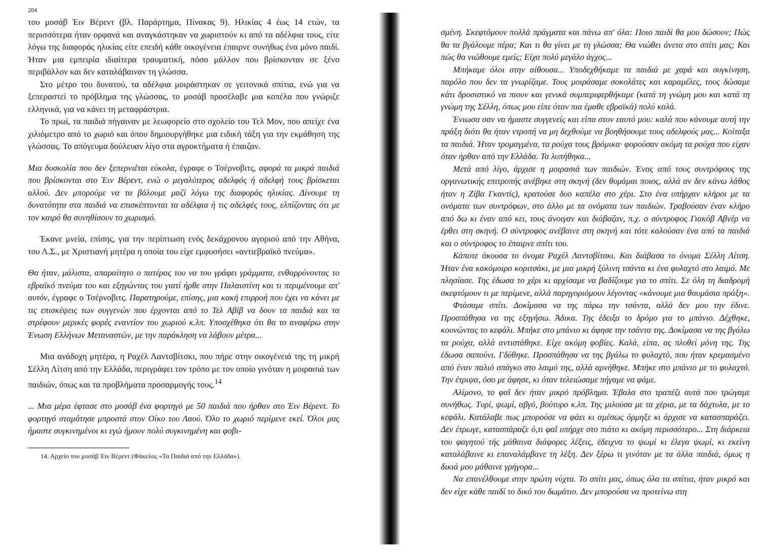204
του μοσάβ Έιν Βέρεντ (βλ. Παράρτημα, Πίνακας 9). Ηλικίας 4 έως 14 ετών, τα περισσότερα ήταν ορφανά και αναγκάστηκαν να χωριστούν κι από τα αδέλφια τους, είτε λόγω της διαφοράς ηλικίας είτε επειδή κάθε οικογένεια έπαιρνε συνήθως ένα μόνο παιδί. Ήταν μια εμπειρία ιδιαίτερα τραυματική, πόσο μάλλον που βρίσκονταν σε ξένο περιβάλλον και δεν καταλάβαιναν τη γλώσσα.
Στο μέτρο του δυνατού, τα αδέλφια μοιράστηκαν σε γειτονικά σπίτια, ενώ για να ξεπεραστεί το πρόβλημα της γλώσσας, το μοσάβ προσέλαβε μια κοπέλα που γνώριζε ελληνικά, για να κάνει τη μεταφράστρια.
Το πρωί, τα παιδιά πήγαιναν με λεωφορείο στο σχολείο του Τελ Μον, που απείχε ένα χιλιόμετρο από το χωριό και όπου δημιουργήθηκε μια ειδική τάξη για την εκμάθηση της γλώσσας. Το απόγευμα δούλευαν λίγο στα αγροκτήματα ή έπαιζαν.
Μια δυσκολία που δεν ξεπερνιέται εύκολα, έγραφε ο Τσέρνοβιτς, αφορά τα μικρά παιδιά που βρίσκονται στο Έιν Βέρεντ, ενώ ο μεγαλύτερος αδελφός ή αδελφή τους βρίσκεται αλλού. Δεν μπορούμε να τα βάλουμε μαζί λόγω της διαφοράς ηλικίας. Δίνουμε τη δυνατότητα στα παιδιά να επισκέπτονται τα αδέλφια ή τις αδελφές τους, ελπίζοντας ότι με τον καιρό θα συνηθίσουν το χωρισμό.
Έκανε μνεία, επίσης, για την περίπτωση ενός δεκάχρονου αγοριού από την Αθήνα, του Λ.Σ., με Χριστιανή μητέρα η οποία του είχε εμφυσήσει «αντιεβραϊκό πνεύμα».
Θα ήταν, μάλιστα, απαραίτητο ο πατέρας του να του γράφει γράμματα, ενθαρρύνοντας το εβραϊκό πνεύμα του και εξηγώντας του γιατί ήρθε στην Παλαιστίνη και τι περιμένουμε απ' αυτόν, έγραφε ο Τσέρνοβιτς. Παρατηρούμε, επίσης, μια κακή επιρροή που έχει να κάνει με τις επισκέψεις των συγγενών που έρχονται από το Τελ Αβίβ να δουν τα παιδιά και τα στρέφουν μερικές φορές εναντίον του χωριού κ.λπ. Υποσχέθηκα ότι θα το αναφέρω στην Ένωση Ελλήνων Μεταναστών, με την παράκληση να λάβουν μέτρα...
Μια ανάδοχη μητέρα, η Ραχέλ Λαντσβίτσκι, που πήρε στην οικογένειά της τη μικρή Σέλλη Λίτση από την Ελλάδα, περιγράφει τον τρόπο με τον οποίο γινόταν η μοιρασιά των παιδιών, όπως και τα προβλήματα προσαρμογής τους.<sup>14</sup>
... Μια μέρα έφτασε στο μοσάβ ένα φορτηγό με 50 παιδιά που ήρθαν στο Έιν Βέρεντ. Το φορτηγό σταμάτησε μπροστά στον Οίκο του Λαού. Όλο το χωριό περίμενε εκεί. Όλοι μας ήμαστε συγκινημένοι κι εγώ ήμουν πολύ συγκινημένη και φοβι-
14. Αρχείο του μοσάβ Έιν Βέρεντ (Φάκελος «Τα Παιδιά από την Ελλάδα»).
σμένη. Σκεφτόμουν πολλά πράγματα και πάνω απ' όλα: Ποιο παιδί θα μου δώσουν; Πώς θα τα βγάλουμε πέρα; Και τι θα γίνει με τη γλώσσα; Θα νιώθει άνετα στο σπίτι μας; Και πώς θα νιώθουμε εμείς; Είχα πολύ μεγάλο άγχος...
Μπήκαμε όλοι στην αίθουσα... Υποδεχθήκαμε τα παιδιά με χαρά και συγκίνηση, παρόλο που δεν τα γνωρίζαμε. Τους μοιράσαμε σοκολάτες και καραμέλες, τους δώσαμε κάτι δροσιστικό να πιουν και γενικά συμπεριφερθήκαμε (κατά τη γνώμη μου και κατά τη γνώμη της Σέλλη, όπως μου είπε όταν πια έμαθε εβραϊκά) πολύ καλά.
Ένιωσα σαν να ήμαστε συγγενείς και είπα στον εαυτό μου: καλά που κάνουμε αυτή την πράξη διότι θα ήταν ντροπή να μη δεχθούμε να βοηθήσουμε τους αδελφούς μας... Κοίταξα τα παιδιά. Ήταν τρομαγμένα, τα ρούχα τους βρόμικα· φορούσαν ακόμη τα ρούχα που είχαν όταν ήρθαν από την Ελλάδα. Τα λυπήθηκα...
Μετά από λίγο, άρχισε η μοιρασιά των παιδιών. Ένας από τους συντρόφους της οργανωτικής επιτροπής ανέβηκε στη σκηνή (δεν θυμάμαι ποιος, αλλά αν δεν κάνω λάθος ήταν η Ζίβα Γκαντίς), κρατούσε δυο καπέλα στο χέρι. Στο ένα υπήρχαν κλήροι με τα ονόματα των συντρόφων, στο άλλο με τα ονόματα των παιδιών. Τραβούσαν έναν κλήρο από δω κι έναν από κει, τους άνοιγαν και διάβαζαν, π.χ. ο σύντροφος Γιακόβ Αβνέρ να έρθει στη σκηνή. Ο σύντροφος ανέβαινε στη σκηνή και τότε καλούσαν ένα από τα παιδιά και ο σύντροφος το έπαιρνε σπίτι του.
Κάποτε άκουσα το όνομα Ραχέλ Λαντσβίτσκι. Και διάβασα το όνομα Σέλλη Λίτση. Ήταν ένα κακόμοιρο κοριτσάκι, με μια μικρή ξύλινη τσάντα κι ένα φυλαχτό στο λαιμό. Με πλησίασε. Της έδωσα το χέρι κι αρχίσαμε να βαδίζουμε για το σπίτι. Σε όλη τη διαδρομή σκεφτόμουν τι με περίμενε, αλλά παρηγοριόμουν λέγοντας «κάνουμε μια θαυμάσια πράξη».
Φτάσαμε σπίτι. Δοκίμασα να της πάρω την τσάντα, αλλά δεν μου την έδινε. Προσπάθησα να της εξηγήσω. Άδικα. Της έδειξα το δρόμο για το μπάνιο. Δέχθηκε, κουνώντας το κεφάλι. Μπήκε στο μπάνιο κι άφησε την τσάντα της. Δοκίμασα να της βγάλω τα ρούχα, αλλά αντιστάθηκε. Είχε ακόμη φοβίες. Καλά, είπα, ας πλυθεί μόνη της. Της έδωσα σαπούνι. Γδύθηκε. Προσπάθησα να της βγάλω το φυλαχτό, που ήταν κρεμασμένο από έναν παλιό σπάγκο στο λαιμό της, αλλά αρνήθηκε. Μπήκε στο μπάνιο με το φυλαχτό. Την έτριψα, όσο με άφησε, κι όταν τελειώσαμε πήγαμε να φάμε.
Αλίμονο, το φαΐ δεν ήταν μικρό πρόβλημα. Έβαλα στο τραπέζι αυτά που τρώγαμε συνήθως. Τυρί, ψωμί, αβγό, βούτυρο κ.λπ. Της μιλούσα με τα χέρια, με τα δάχτυλα, με το κεφάλι. Κατάλαβε πως μπορούσε να φάει κι αμέσως όρμηξε κι άρχισε να κατασπαράζει. Δεν έτρωγε, κατασπάραζε ό,τι φαΐ υπήρχε στο πιάτο κι ακόμη περισσότερο... Στη διάρκεια του φαγητού τής μάθαινα διάφορες λέξεις, έδειχνα το ψωμί κι έλεγα ψωμί, κι εκείνη καταλάβαινε κι επαναλάμβανε τη λέξη. Δεν ξέρω τι γινόταν με τα άλλα παιδιά, όμως η δικιά μου μάθαινε γρήγορα...
Να επανέλθουμε στην πρώτη νύχτα. Το σπίτι μας, όπως όλα τα σπίτια, ήταν μικρό και δεν είχε κάθε παιδί το δικό του δωμάτιο. Δεν μπορούσα να προτείνω στη